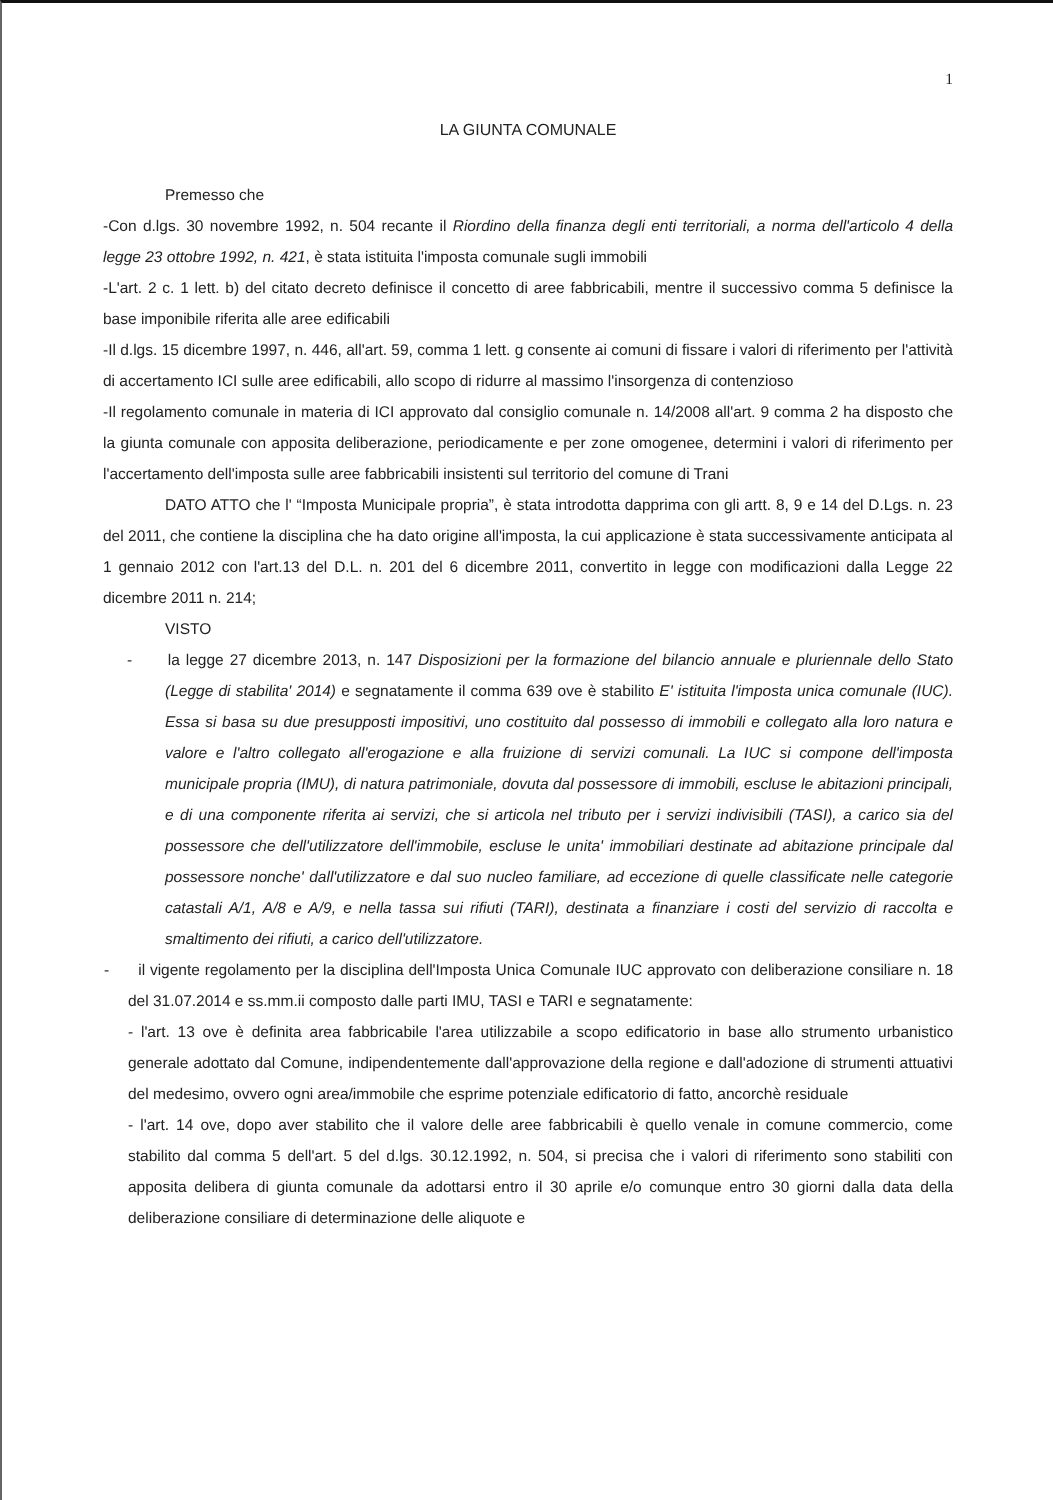1
LA GIUNTA COMUNALE
Premesso che
-Con d.lgs. 30 novembre 1992, n. 504 recante il Riordino della finanza degli enti territoriali, a norma dell'articolo 4 della legge 23 ottobre 1992, n. 421, è stata istituita l'imposta comunale sugli immobili
-L'art. 2 c. 1 lett. b) del citato decreto definisce il concetto di aree fabbricabili, mentre il successivo comma 5 definisce la base imponibile riferita alle aree edificabili
-Il d.lgs. 15 dicembre 1997, n. 446, all'art. 59, comma 1 lett. g consente ai comuni di fissare i valori di riferimento per l'attività di accertamento ICI sulle aree edificabili, allo scopo di ridurre al massimo l'insorgenza di contenzioso
-Il regolamento comunale in materia di ICI approvato dal consiglio comunale n. 14/2008 all'art. 9 comma 2 ha disposto che la giunta comunale con apposita deliberazione, periodicamente e per zone omogenee, determini i valori di riferimento per l'accertamento dell'imposta sulle aree fabbricabili insistenti sul territorio del comune di Trani
DATO ATTO che l' “Imposta Municipale propria”, è stata introdotta dapprima con gli artt. 8, 9 e 14 del D.Lgs. n. 23 del 2011, che contiene la disciplina che ha dato origine all'imposta, la cui applicazione è stata successivamente anticipata al 1 gennaio 2012 con l'art.13 del D.L. n. 201 del 6 dicembre 2011, convertito in legge con modificazioni dalla Legge 22 dicembre 2011 n. 214;
VISTO
- la legge 27 dicembre 2013, n. 147 Disposizioni per la formazione del bilancio annuale e pluriennale dello Stato (Legge di stabilita' 2014) e segnatamente il comma 639 ove è stabilito E' istituita l'imposta unica comunale (IUC). Essa si basa su due presupposti impositivi, uno costituito dal possesso di immobili e collegato alla loro natura e valore e l'altro collegato all'erogazione e alla fruizione di servizi comunali. La IUC si compone dell'imposta municipale propria (IMU), di natura patrimoniale, dovuta dal possessore di immobili, escluse le abitazioni principali, e di una componente riferita ai servizi, che si articola nel tributo per i servizi indivisibili (TASI), a carico sia del possessore che dell'utilizzatore dell'immobile, escluse le unita' immobiliari destinate ad abitazione principale dal possessore nonche' dall'utilizzatore e dal suo nucleo familiare, ad eccezione di quelle classificate nelle categorie catastali A/1, A/8 e A/9, e nella tassa sui rifiuti (TARI), destinata a finanziare i costi del servizio di raccolta e smaltimento dei rifiuti, a carico dell'utilizzatore.
- il vigente regolamento per la disciplina dell'Imposta Unica Comunale IUC approvato con deliberazione consiliare n. 18 del 31.07.2014 e ss.mm.ii composto dalle parti IMU, TASI e TARI e segnatamente:
- l'art. 13 ove è definita area fabbricabile l'area utilizzabile a scopo edificatorio in base allo strumento urbanistico generale adottato dal Comune, indipendentemente dall'approvazione della regione e dall'adozione di strumenti attuativi del medesimo, ovvero ogni area/immobile che esprime potenziale edificatorio di fatto, ancorchè residuale
- l'art. 14 ove, dopo aver stabilito che il valore delle aree fabbricabili è quello venale in comune commercio, come stabilito dal comma 5 dell'art. 5 del d.lgs. 30.12.1992, n. 504, si precisa che i valori di riferimento sono stabiliti con apposita delibera di giunta comunale da adottarsi entro il 30 aprile e/o comunque entro 30 giorni dalla data della deliberazione consiliare di determinazione delle aliquote e